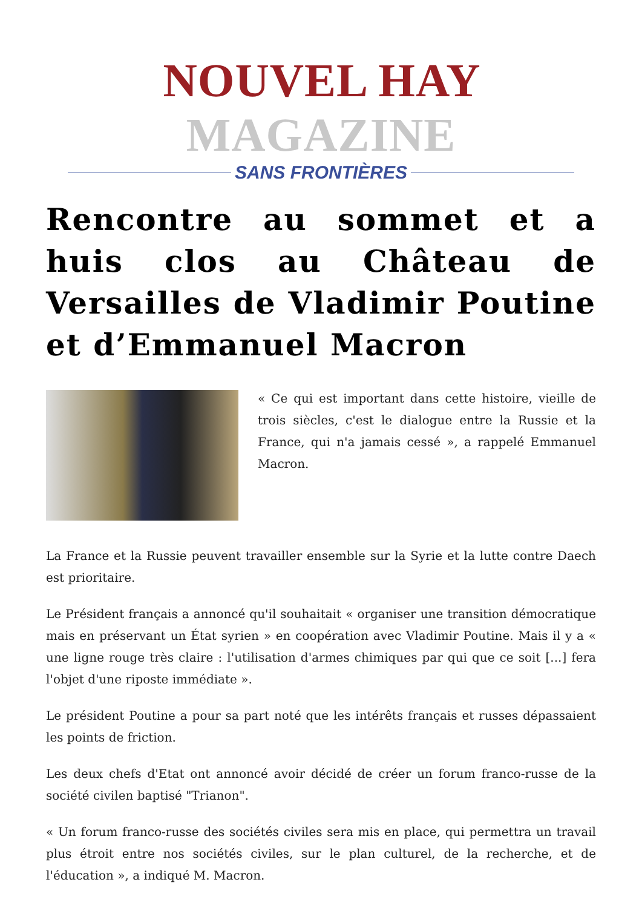NOUVEL HAY MAGAZINE
SANS FRONTIÈRES
Rencontre au sommet et a huis clos au Château de Versailles de Vladimir Poutine et d’Emmanuel Macron
« Ce qui est important dans cette histoire, vieille de trois siècles, c'est le dialogue entre la Russie et la France, qui n'a jamais cessé », a rappelé Emmanuel Macron.
La France et la Russie peuvent travailler ensemble sur la Syrie et la lutte contre Daech est prioritaire.
Le Président français a annoncé qu'il souhaitait « organiser une transition démocratique mais en préservant un État syrien » en coopération avec Vladimir Poutine. Mais il y a « une ligne rouge très claire : l'utilisation d'armes chimiques par qui que ce soit [...] fera l'objet d'une riposte immédiate ».
Le président Poutine a pour sa part noté que les intérêts français et russes dépassaient les points de friction.
Les deux chefs d'Etat ont annoncé avoir décidé de créer un forum franco-russe de la société civilen baptisé "Trianon".
« Un forum franco-russe des sociétés civiles sera mis en place, qui permettra un travail plus étroit entre nos sociétés civiles, sur le plan culturel, de la recherche, et de l'éducation », a indiqué M. Macron.